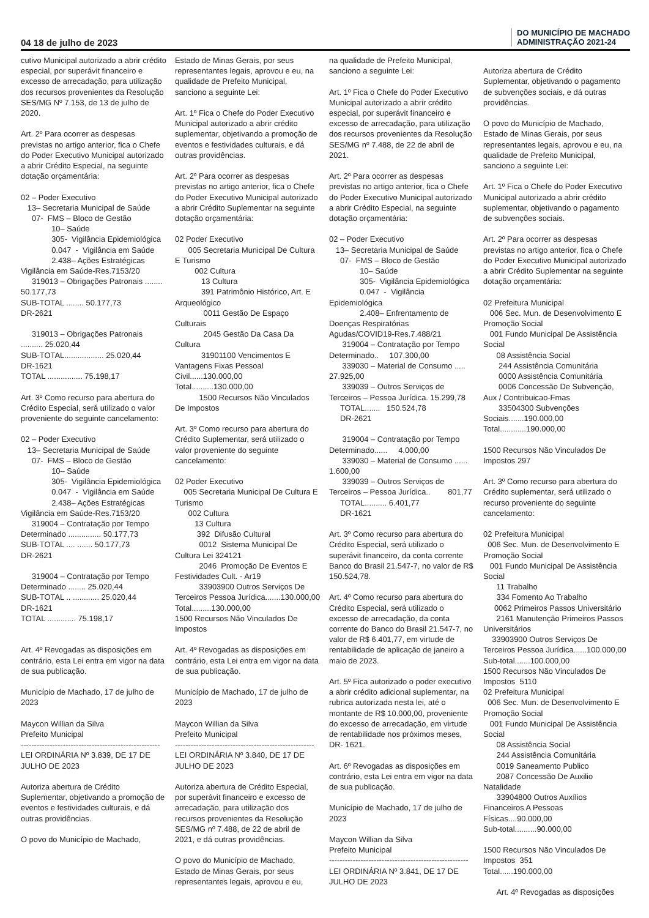04 18 de julho de 2023 DO MUNICÍPIO DE MACHADO
ADMINISTRAÇÃO 2021-24
cutivo Municipal autorizado a abrir crédito especial, por superávit financeiro e excesso de arrecadação, para utilização dos recursos provenientes da Resolução SES/MG Nº 7.153, de 13 de julho de 2020. Art. 2º Para ocorrer as despesas previstas no artigo anterior, fica o Chefe do Poder Executivo Municipal autorizado a abrir Crédito Especial, na seguinte dotação orçamentária: 02 – Poder Executivo 13– Secretaria Municipal de Saúde 07- FMS – Bloco de Gestão 10– Saúde 305- Vigilância Epidemiológica 0.047 - Vigilância em Saúde 2.438– Ações Estratégicas Vigilância em Saúde-Res.7153/20 319013 – Obrigações Patronais ........ 50.177,73 SUB-TOTAL ........ 50.177,73 DR-2621 319013 – Obrigações Patronais .......... 25.020,44 SUB-TOTAL.................. 25.020,44 DR-1621 TOTAL ................ 75.198,17 Art. 3º Como recurso para abertura do Crédito Especial, será utilizado o valor proveniente do seguinte cancelamento: 02 – Poder Executivo 13– Secretaria Municipal de Saúde 07- FMS – Bloco de Gestão 10– Saúde 305- Vigilância Epidemiológica 0.047 - Vigilância em Saúde 2.438– Ações Estratégicas Vigilância em Saúde-Res.7153/20 319004 – Contratação por Tempo Determinado ............... 50.177,73 SUB-TOTAL .... ....... 50.177,73 DR-2621 319004 – Contratação por Tempo Determinado ........ 25.020,44 SUB-TOTAL .. ............ 25.020,44 DR-1621 TOTAL ............. 75.198,17 Art. 4º Revogadas as disposições em contrário, esta Lei entra em vigor na data de sua publicação. Município de Machado, 17 de julho de 2023 Maycon Willian da Silva Prefeito Municipal ----------------------------------------------------- LEI ORDINÁRIA Nº 3.839, DE 17 DE JULHO DE 2023 Autoriza abertura de Crédito Suplementar, objetivando a promoção de eventos e festividades culturais, e dá outras providências. O povo do Município de Machado,
Estado de Minas Gerais, por seus representantes legais, aprovou e eu, na qualidade de Prefeito Municipal, sanciono a seguinte Lei: Art. 1º Fica o Chefe do Poder Executivo Municipal autorizado a abrir crédito suplementar, objetivando a promoção de eventos e festividades culturais, e dá outras providências. Art. 2º Para ocorrer as despesas previstas no artigo anterior, fica o Chefe do Poder Executivo Municipal autorizado a abrir Crédito Suplementar na seguinte dotação orçamentária: 02 Poder Executivo 005 Secretaria Municipal De Cultura E Turismo 002 Cultura 13 Cultura 391 Patrimônio Histórico, Art. E Arqueológico 0011 Gestão De Espaço Culturais 2045 Gestão Da Casa Da Cultura 31901100 Vencimentos E Vantagens Fixas Pessoal Civil......130.000,00 Total..........130.000,00 1500 Recursos Não Vinculados De Impostos Art. 3º Como recurso para abertura do Crédito Suplementar, será utilizado o valor proveniente do seguinte cancelamento: 02 Poder Executivo 005 Secretaria Municipal De Cultura E Turismo 002 Cultura 13 Cultura 392 Difusão Cultural 0012 Sistema Municipal De Cultura Lei 324121 2046 Promoção De Eventos E Festividades Cult. - Ar19 33903900 Outros Serviços De Terceiros Pessoa Jurídica.......130.000,00 Total.........130.000,00 1500 Recursos Não Vinculados De Impostos Art. 4º Revogadas as disposições em contrário, esta Lei entra em vigor na data de sua publicação. Município de Machado, 17 de julho de 2023 Maycon Willian da Silva Prefeito Municipal ----------------------------------------------------- LEI ORDINÁRIA Nº 3.840, DE 17 DE JULHO DE 2023 Autoriza abertura de Crédito Especial, por superávit financeiro e excesso de arrecadação, para utilização dos recursos provenientes da Resolução SES/MG nº 7.488, de 22 de abril de 2021, e dá outras providências. O povo do Município de Machado, Estado de Minas Gerais, por seus representantes legais, aprovou e eu,
na qualidade de Prefeito Municipal, sanciono a seguinte Lei: Art. 1º Fica o Chefe do Poder Executivo Municipal autorizado a abrir crédito especial, por superávit financeiro e excesso de arrecadação, para utilização dos recursos provenientes da Resolução SES/MG nº 7.488, de 22 de abril de 2021. Art. 2º Para ocorrer as despesas previstas no artigo anterior, fica o Chefe do Poder Executivo Municipal autorizado a abrir Crédito Especial, na seguinte dotação orçamentária: 02 – Poder Executivo 13– Secretaria Municipal de Saúde 07- FMS – Bloco de Gestão 10– Saúde 305- Vigilância Epidemiológica 0.047 - Vigilância Epidemiológica 2.408– Enfrentamento de Doenças Respiratórias Agudas/COVID19-Res.7.488/21 319004 – Contratação por Tempo Determinado.. 107.300,00 339030 – Material de Consumo ..... 27.925,00 339039 – Outros Serviços de Terceiros – Pessoa Jurídica. 15.299,78 TOTAL....... 150.524,78 DR-2621 319004 – Contratação por Tempo Determinado...... 4.000,00 339030 – Material de Consumo ...... 1.600,00 339039 – Outros Serviços de Terceiros – Pessoa Jurídica.. 801,77 TOTAL.......... 6.401,77 DR-1621 Art. 3º Como recurso para abertura do Crédito Especial, será utilizado o superávit financeiro, da conta corrente Banco do Brasil 21.547-7, no valor de R$ 150.524,78. Art. 4º Como recurso para abertura do Crédito Especial, será utilizado o excesso de arrecadação, da conta corrente do Banco do Brasil 21.547-7, no valor de R$ 6.401,77, em virtude de rentabilidade de aplicação de janeiro a maio de 2023. Art. 5º Fica autorizado o poder executivo a abrir crédito adicional suplementar, na rubrica autorizada nesta lei, até o montante de R$ 10.000,00, proveniente do excesso de arrecadação, em virtude de rentabilidade nos próximos meses, DR- 1621. Art. 6º Revogadas as disposições em contrário, esta Lei entra em vigor na data de sua publicação. Município de Machado, 17 de julho de 2023 Maycon Willian da Silva Prefeito Municipal ----------------------------------------------------- LEI ORDINÁRIA Nº 3.841, DE 17 DE JULHO DE 2023
Autoriza abertura de Crédito Suplementar, objetivando o pagamento de subvenções sociais, e dá outras providências. O povo do Município de Machado, Estado de Minas Gerais, por seus representantes legais, aprovou e eu, na qualidade de Prefeito Municipal, sanciono a seguinte Lei: Art. 1º Fica o Chefe do Poder Executivo Municipal autorizado a abrir crédito suplementar, objetivando o pagamento de subvenções sociais. Art. 2º Para ocorrer as despesas previstas no artigo anterior, fica o Chefe do Poder Executivo Municipal autorizado a abrir Crédito Suplementar na seguinte dotação orçamentária: 02 Prefeitura Municipal 006 Sec. Mun. de Desenvolvimento E Promoção Social 001 Fundo Municipal De Assistência Social 08 Assistência Social 244 Assistência Comunitária 0000 Assistência Comunitária 0006 Concessão De Subvenção, Aux / Contribuicao-Fmas 33504300 Subvenções Sociais.......190.000,00 Total............190.000,00 1500 Recursos Não Vinculados De Impostos 297 Art. 3º Como recurso para abertura do Crédito suplementar, será utilizado o recurso proveniente do seguinte cancelamento: 02 Prefeitura Municipal 006 Sec. Mun. de Desenvolvimento E Promoção Social 001 Fundo Municipal De Assistência Social 11 Trabalho 334 Fomento Ao Trabalho 0062 Primeiros Passos Universitário 2161 Manutenção Primeiros Passos Universitários 33903900 Outros Serviços De Terceiros Pessoa Jurídica......100.000,00 Sub-total.......100.000,00 1500 Recursos Não Vinculados De Impostos 5110 02 Prefeitura Municipal 006 Sec. Mun. de Desenvolvimento E Promoção Social 001 Fundo Municipal De Assistência Social 08 Assistência Social 244 Assistência Comunitária 0019 Saneamento Publico 2087 Concessão De Auxilio Natalidade 33904800 Outros Auxílios Financeiros A Pessoas Físicas....90.000,00 Sub-total..........90.000,00 1500 Recursos Não Vinculados De Impostos 351 Total......190.000,00 Art. 4º Revogadas as disposições